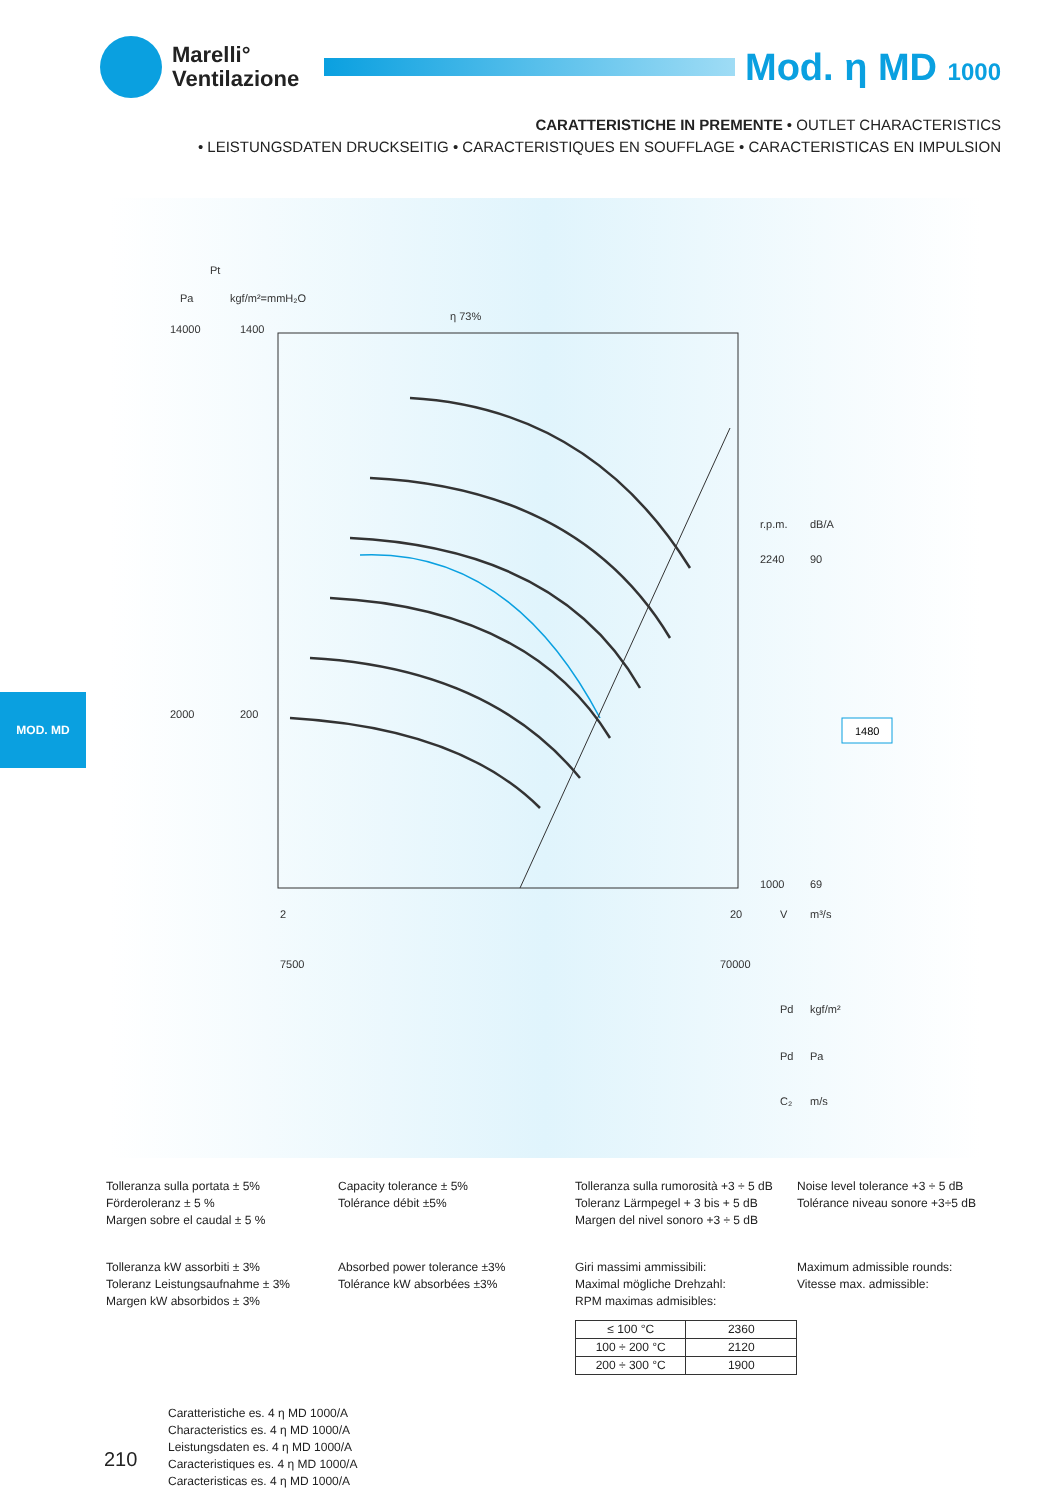Marelli°
Ventilazione
Mod. η MD 1000
CARATTERISTICHE IN PREMENTE • OUTLET CHARACTERISTICS
• LEISTUNGSDATEN DRUCKSEITIG • CARACTERISTIQUES EN SOUFFLAGE • CARACTERISTICAS EN IMPULSION
14000
2000
1400
200
r.p.m.
dB/A
2240
90
1000
69
2
20
7500
70000
Pt
Pa
kgf/m²=mmH₂O
η 73%
V
m³/s
Pd
kgf/m²
Pd
Pa
C₂
m/s
1480
MOD. MD
Tolleranza sulla portata ± 5%
Förderoleranz ± 5 %
Margen sobre el caudal ± 5 %
Capacity tolerance ± 5%
Tolérance débit ±5%
Tolleranza sulla rumorosità +3 ÷ 5 dB
Toleranz Lärmpegel + 3 bis + 5 dB
Margen del nivel sonoro +3 ÷ 5 dB
Noise level tolerance +3 ÷ 5 dB
Tolérance niveau sonore +3÷5 dB
Tolleranza kW assorbiti ± 3%
Toleranz Leistungsaufnahme ± 3%
Margen kW absorbidos ± 3%
Absorbed power tolerance ±3%
Tolérance kW absorbées ±3%
Giri massimi ammissibili:
Maximal mögliche Drehzahl:
RPM maximas admisibles:
| ≤ 100 °C | 2360 |
| 100 ÷ 200 °C | 2120 |
| 200 ÷ 300 °C | 1900 |
Maximum admissible rounds:
Vitesse max. admissible:
Caratteristiche es. 4 η MD 1000/A
Characteristics es. 4 η MD 1000/A
Leistungsdaten es. 4 η MD 1000/A
Caracteristiques es. 4 η MD 1000/A
Caracteristicas es. 4 η MD 1000/A
210